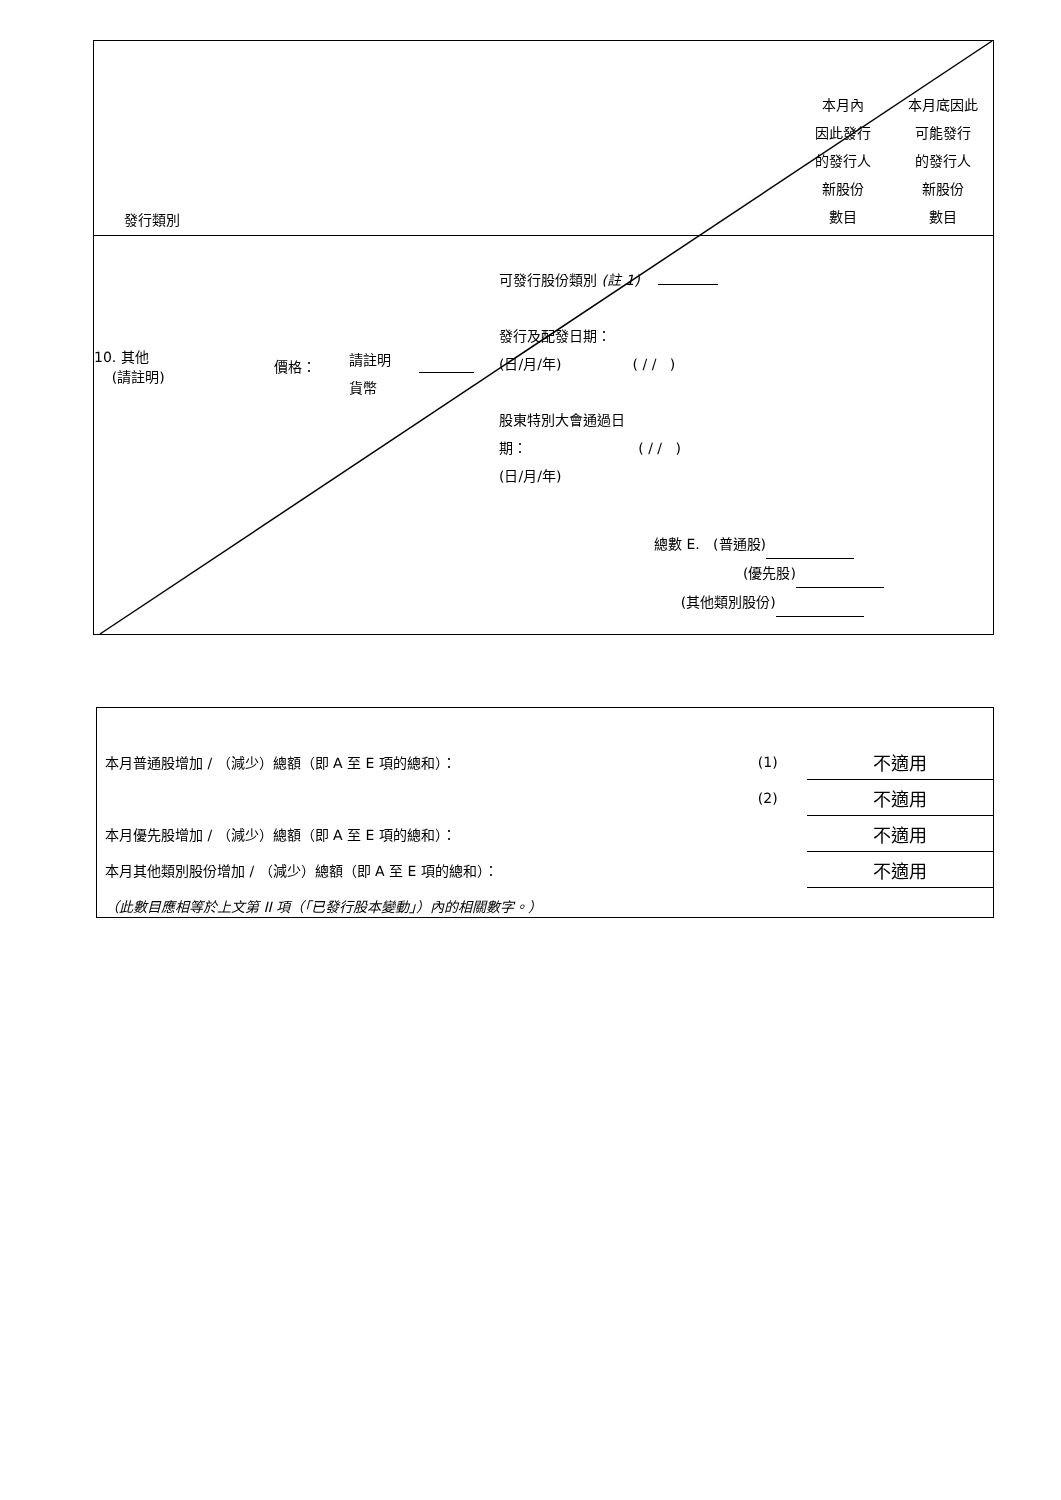發行類別
本月內
因此發行
的發行人
新股份
數目
本月底因此
可能發行
的發行人
新股份
數目
10. 其他
(請註明)
價格：
請註明
貨幣
可發行股份類別 (註 1)
發行及配發日期：
(日/月/年) ( / / )
股東特別大會通過日
期： ( / / )
(日/月/年)
總數 E. (普通股)
(優先股)
(其他類別股份)
| 本月普通股增加 / （減少）總額（即 A 至 E 項的總和）： | (1) | 不適用 |
| | (2) | 不適用 |
| 本月優先股增加 / （減少）總額（即 A 至 E 項的總和）： | | 不適用 |
| 本月其他類別股份增加 / （減少）總額（即 A 至 E 項的總和）： | | 不適用 |
| （此數目應相等於上文第 II 項（「已發行股本變動」）內的相關數字。） | | |